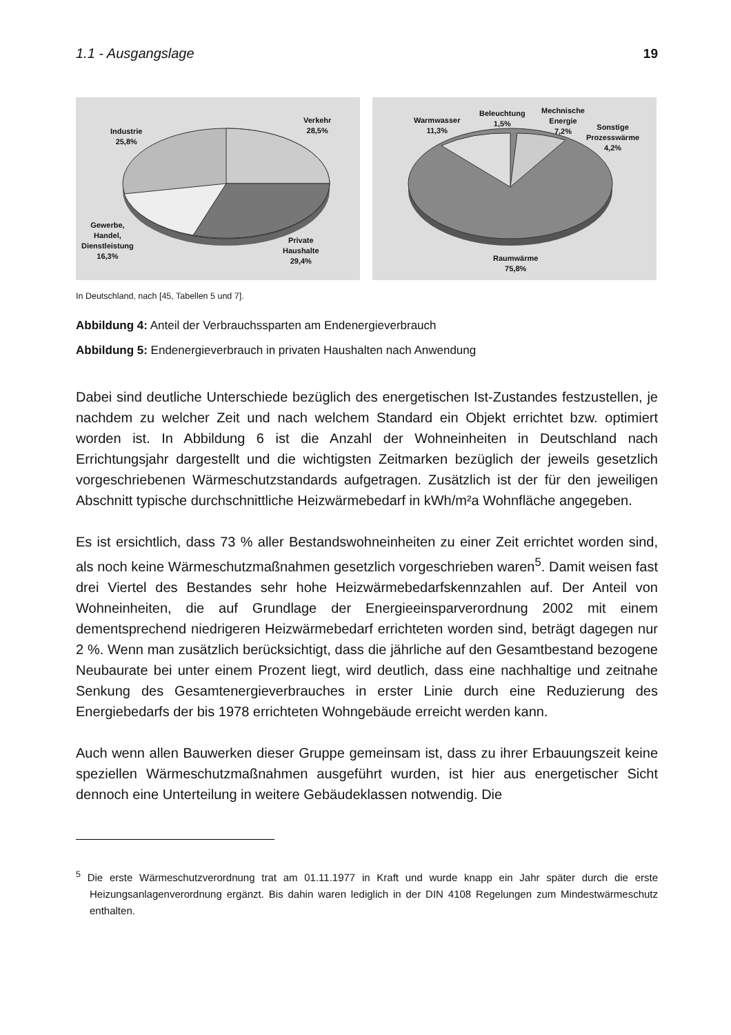1.1 - Ausgangslage 19
Verkehr
28,5%
Industrie
25,8%
Gewerbe,
Handel,
Dienstleistung
16,3%
Private
Haushalte
29,4%
Warmwasser
11,3%
Beleuchtung
1,5%
Mechnische
Energie
7,2%
Sonstige
Prozesswärme
4,2%
Raumwärme
75,8%
In Deutschland, nach [45, Tabellen 5 und 7].
Abbildung 4: Anteil der Verbrauchssparten am Endenergieverbrauch
Abbildung 5: Endenergieverbrauch in privaten Haushalten nach Anwendung
Dabei sind deutliche Unterschiede bezüglich des energetischen Ist-Zustandes festzu­stellen, je nachdem zu welcher Zeit und nach welchem Standard ein Objekt errichtet bzw. optimiert worden ist. In Abbildung 6 ist die Anzahl der Wohneinheiten in Deutsch­land nach Errichtungsjahr dargestellt und die wichtigsten Zeitmarken bezüglich der jeweils gesetzlich vorgeschriebenen Wärmeschutzstandards aufgetragen. Zusätzlich ist der für den jeweiligen Abschnitt typische durchschnittliche Heizwärmebedarf in kWh/m²a Wohnfläche angegeben.
Es ist ersichtlich, dass 73 % aller Bestandswohneinheiten zu einer Zeit errichtet wor­den sind, als noch keine Wärmeschutzmaßnahmen gesetzlich vorgeschrieben waren<sup>5</sup>. Damit weisen fast drei Viertel des Bestandes sehr hohe Heizwärmebedarfskennzahlen auf. Der Anteil von Wohneinheiten, die auf Grundlage der Energieeinsparverordnung 2002 mit einem dementsprechend niedrigeren Heizwärmebedarf errichteten worden sind, beträgt dagegen nur 2 %. Wenn man zusätzlich berücksichtigt, dass die jährliche auf den Gesamtbestand bezogene Neubaurate bei unter einem Prozent liegt, wird deutlich, dass eine nachhaltige und zeitnahe Senkung des Gesamtenergieverbrauches in erster Linie durch eine Reduzierung des Energiebedarfs der bis 1978 errichteten Wohngebäude erreicht werden kann.
Auch wenn allen Bauwerken dieser Gruppe gemeinsam ist, dass zu ihrer Erbauungs­zeit keine speziellen Wärmeschutzmaßnahmen ausgeführt wurden, ist hier aus energe­tischer Sicht dennoch eine Unterteilung in weitere Gebäudeklassen notwendig. Die
<sup>5</sup> Die erste Wärmeschutzverordnung trat am 01.11.1977 in Kraft und wurde knapp ein Jahr später durch die erste Heizungsanlagenverordnung ergänzt. Bis dahin waren lediglich in der DIN 4108 Regelungen zum Mindestwärmeschutz enthalten.